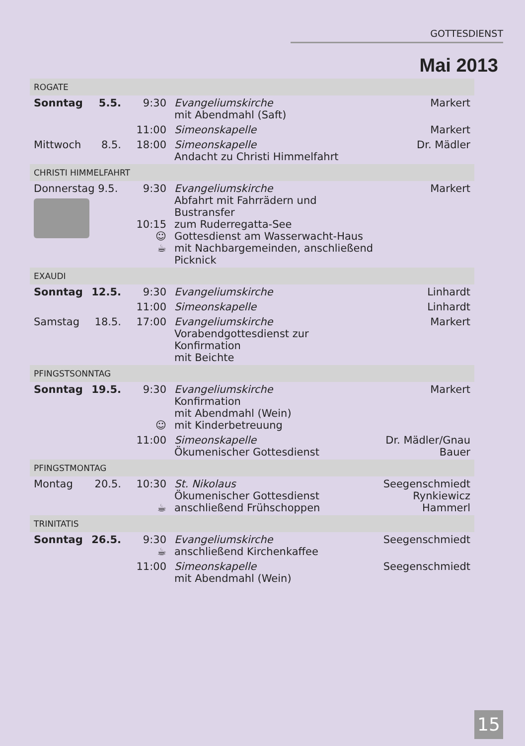GOTTESDIENST
Mai 2013
| ROGATE | | | | |
| Sonntag | 5.5. | 9:30 | Evangeliumskirche mit Abendmahl (Saft) | Markert |
| | | 11:00 | Simeonskapelle | Markert |
| Mittwoch | 8.5. | 18:00 | Simeonskapelle Andacht zu Christi Himmelfahrt | Dr. Mädler |
| CHRISTI HIMMELFAHRT | | | | |
| Donnerstag 9.5. | | 9:30 10:15 ☺ ☕ | Evangeliumskirche Abfahrt mit Fahrrädern und Bustransfer zum Ruderregatta-See Gottesdienst am Wasserwacht-Haus mit Nachbargemeinden, anschließend Picknick | Markert |
| EXAUDI | | | | |
| Sonntag | 12.5. | 9:30 | Evangeliumskirche | Linhardt |
| | | 11:00 | Simeonskapelle | Linhardt |
| Samstag | 18.5. | 17:00 | Evangeliumskirche Vorabendgottesdienst zur Konfirmation mit Beichte | Markert |
| PFINGSTSONNTAG | | | | |
| Sonntag | 19.5. | 9:30 ☺ | Evangeliumskirche Konfirmation mit Abendmahl (Wein) mit Kinderbetreuung | Markert |
| | | 11:00 | Simeonskapelle Ökumenischer Gottesdienst | Dr. Mädler/Gnau Bauer |
| PFINGSTMONTAG | | | | |
| Montag | 20.5. | 10:30 ☕ | St. Nikolaus Ökumenischer Gottesdienst anschließend Frühschoppen | Seegenschmiedt Rynkiewicz Hammerl |
| TRINITATIS | | | | |
| Sonntag | 26.5. | 9:30 ☕ | Evangeliumskirche anschließend Kirchenkaffee | Seegenschmiedt |
| | | 11:00 | Simeonskapelle mit Abendmahl (Wein) | Seegenschmiedt |
15